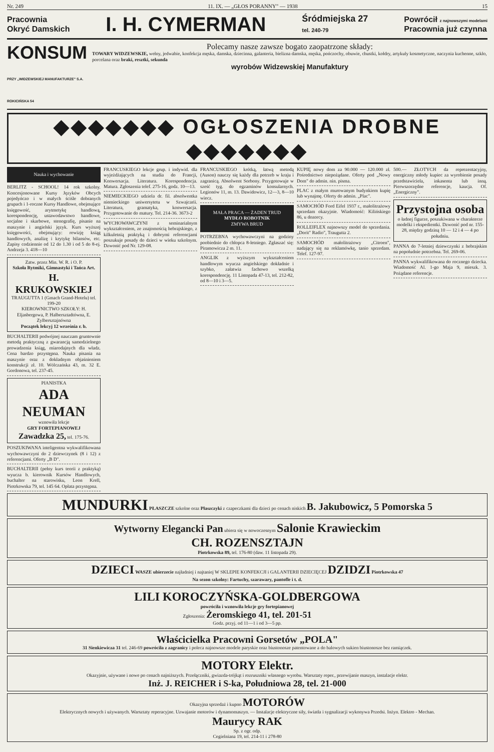Nr. 249 11. IX. — „GŁOS PORANNY" — 1938 15
Pracownia
Okryć Damskich
I. H. CYMERMAN
Śródmiejska 27
tel. 240-79
Powrócił z najnowszymi modelami
Pracownia już czynna
KONSUM
PRZY „WIDZEWSKIEJ MANUFAKTURZE" S.A. ROKICIŃSKA 54
Polecamy nasze zawsze bogato zaopatrzone składy:
TOWARY WIDZEWSKIE, wełny, jedwabie, konfekcja męska, damska, dziecinna, galanteria, bielizna damska, męska, pończochy, obuwie, chustki, kołdry, artykuły kosmetyczne, naczynia kuchenne, szkło, porcelana oraz braki, resztki, sekunda
wyrobów Widzewskiej Manufaktury
◆◆◆◆◆◆◆ OGŁOSZENIA DROBNE ◆◆◆◆◆◆◆
Nauka i wychowanie
BERLITZ - SCHOOL! 14 rok szkolny. Koncesjonowane Kursy Języków Obcych pojedyńczo i w małych ściśle dobranych grupach i 1-roczne Kursy Handlowe, obejmujące księgowość, arytmetykę handlową, korespondencję, ustawodawstwo handlowe, socjalne i skarbowe, stenografię, pisanie na maszynie i angielski język. Kurs wyższej księgowości, obejmujący: rewizję ksiąg handlowych, analizę i krytykę bilansów, etc. Zapisy codziennie od 12 do 1.30 i od 5 do 8-ej. Andrzeja 3. 418—10
Zatw. przez Min. W. R. i O. P.
Szkoła Rytmiki, Gimnastyki i Tańca Art.
H. KRUKOWSKIEJ
TRAUGUTTA 1 (Gmach Grand-Hotelu) tel. 199-20
KIEROWNICTWO SZKOŁY: H. Eljasbergowa, P. Halbersztadtówna, E. Zylbersztajnówna
Początek lekcyj 12 września r. b.
BUCHALTERII podwójnej nauczam gruntownie metodą praktyczną z gwarancją samodzielnego prowadzenia ksiąg, miarodajnych dla władz. Cena bardzo przystępna. Nauka pisania na maszynie oraz z dokładnym objaśnieniem konstrukcji zł. 10. Wólczańska 43, m. 32 E. Gordonowa, tel. 237-45.
PIANISTKA
ADA NEUMAN
wznowiła lekcje
GRY FORTEPIANOWEJ
Zawadzka 25, tel. 175-76.
POSZUKIWANA inteligentna wykwalifikowana wychowawczyni do 2 dziewczynek (8 i 12) z referencjami. Oferty „B D".
BUCHALTERII (pełny kurs teorii z praktyką) wyucza b. kierownik Kursów Handlowych, buchalter na starowisku, Leon Krell, Piotrkowska 79, tel. 145 64. Opłata przystępna.
FRANCUSKIEGO lekcje grup. i indywid. dla wyjeżdżających na studia do Francji, Konwersacja. Literatura. Korespondencja. Matura. Zgłoszenia telef. 275-16, godz. 10—13.
NIEMIECKIEGO udziela dr. fil. absolwentka niemieckiego uniwersytetu w Szwajcarii. Literatura, gramatyka, konwersacja. Przygotowanie do matury. Tel. 214-36. 3673-2
WYCHOWAWCZYNI z seminarialnym wykształceniem, ze znajomością hebrajskiego, z kilkuletnią praktyką i dobrymi referencjami poszukuje posady do dzieci w wieku szkolnym. Dzwonić pod Nr. 129-08.
FRANCUSKIEGO krótką, łatwą metodą (Auson) nauczy się każdy dla potrzeb w kraju i zagranicą. Absolwent Sorbony. Przygotowuje w sześć tyg. do egzaminów konsularnych. Legionów 11, m. 13. Dawidowicz, 12—3, 8—10 wiecz.
MAŁA PRACA — ŻADEN TRUD
MYDŁO ROBOTNIK
ZMYWA BRUD
POTRZEBNA wychowawczyni na godziny poobiednie do chłopca 8-letniego. Zgłaszać się: Piramowicza 2 m. 11.
ANGLIK z wyższym wykształceniem handlowym wyucza angielskiego dokładnie i szybko, załatwia fachowo wszelką korespondencję. 11 Listopada 47-13, tel. 212-82, od 8—10 i 3—5.
KUPIĘ nowy dom za 90.000 — 120.000 zł. Pośrednictwo niepożądane. Oferty pod „Nowy Dom" do admin. nin. pisma.
PLAC z małym murowanym budynkiem kupię lub wynajmę. Oferty do admin. „Plac".
SAMOCHÓD Ford Eifel 1937 r., małolitrażowy sprzedam okazyjnie. Wiadomość: Kilińskiego 86, u dozorcy.
ROLLEIFLEX najnowszy model do sprzedania. „Dorit" Radio", Traugutta 2.
SAMOCHÓD małolitrażowy „Citroen", nadający się na reklamówkę, tanio sprzedam. Telef. 127-97.
500.— ZŁOTYCH da reprezentacyjny, energiczny młody kupiec za wyrobienie posady przedstawiciela, inkasenta lub inną. Pierwszorzędne referencje, kaucja. Of. „Energiczny".
Przystojna osoba
o ładnej figurze, poszukiwana w charakterze modelki i ekspedientki. Dzwonić pod nr. 155-28, między godziną 10 — 12 i 4 — 4 po południu.
PANNA do 7-letniej dziewczynki z hebrajskim na popołudnie potrzebna. Tel. 269-06.
PANNA wykwalifikowana do rocznego dziecka. Wiadomość Al. 1-go Maja 9, mieszk. 3. Pożądane referencje.
MUNDURKI PŁASZCZE szkolne oraz Płaszczyki z czapeczkami dla dzieci po cenach niskich B. Jakubowicz, 5 Pomorska 5
Wytworny Elegancki Pan ubiera się w nowoczesnym Salonie Krawieckim
CH. ROZENSZTAJN
Piotrkowska 89, tel. 176-80 (daw. 11 listopada 29).
DZIECI WASZE ubierzecie najładniej i najtaniej W SKLEPIE KONFEKCJI i GALANTERII DZIECIĘCEJ DZIDZI Piotrkowska 47
Na sezon szkolny: Fartuchy, szarawary, pantofle i t. d.
LILI KOROCZYŃSKA-GOLDBERGOWA
powróciła i wznowiła lekcje gry fortepianowej
Zgłoszenia: Żeromskiego 41, tel. 201-51
Godz. przyj. od 11—1 i od 3—5 pp.
Właścicielka Pracowni Gorsetów „POLA"
31 Sienkiewicza 31 tel. 246-69 powróciła z zagranicy i poleca najnowsze modele paryskie oraz biustonosze patentowane a do balowych sukien biustonosze bez ramiączek.
MOTORY Elektr.
Okazyjnie, używane i nowe po cenach najniższych. Przełączniki, gwiazda-trójkąt i rozruszniki własnego wyrobu. Warsztaty reper., przewijanie maszyn, instalacje elektr.
Inż. J. REICHER i S-ka, Południowa 28, tel. 21-000
Okazyjna sprzedaż i kupno MOTORÓW
Elektrycznych nowych i używanych. Warsztaty reperacyjne. Uzwajanie motorów i dynamomaszyn. — Instalacje elektryczne siły, światła i sygnalizacji wykonywa Przedsi. Inżyn. Elektro - Mechan.
Maurycy RAK
Sp. z ogr. odp.
Cegielniana 19, tel. 214-11 i 278-80